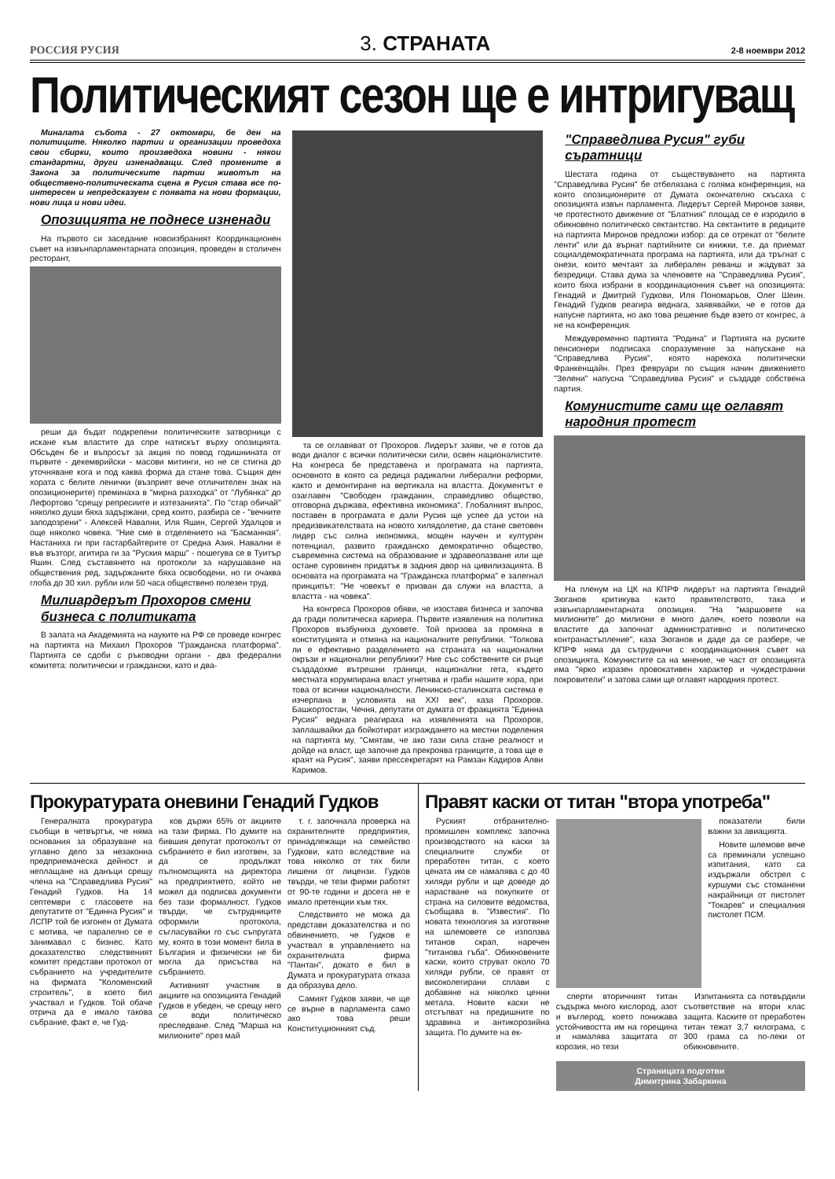РОССИЯ РУСИЯ 3. СТРАНАТА 2-8 ноември 2012
Политическият сезон ще е интригуващ
Миналата събота - 27 октомври, бе ден на политиците. Няколко партии и организации проведоха свои сбирки, които произведоха новини - някои стандартни, други изненадващи. След промените в Закона за политическите партии животът на обществено-политическата сцена в Русия става все по-интересен и непредсказуем с появата на нови формации, нови лица и нови идеи.
Опозицията не поднесе изненади
На първото си заседание новоизбраният Координационен съвет на извънпарламентарната опозиция, проведен в столичен ресторант,
реши да бъдат подкрепени политическите затворници с искане към властите да спре натискът върху опозицията. Обсъден бе и въпросът за акция по повод годишнината от първите - декемврийски - масови митинги, но не се стигна до уточняване кога и под каква форма да стане това. Същия ден хората с белите ленички (възприет вече отличителен знак на опозиционерите) преминаха в "мирна разходка" от "Лубянка" до Лефортово "срещу репресиите и изтезанията". По "стар обичай" няколко души бяха задържани, сред които, разбира се - "вечните заподозрени" - Алексей Навални, Иля Яшин, Сергей Удалцов и още няколко човека. "Ние сме в отделението на "Басманная". Настаниха ги при гастарбайтерите от Средна Азия. Навални е във възторг, агитира ги за "Руския марш" - пошегува се в Туитър Яшин. След съставянето на протоколи за нарушаване на обществения ред, задържаните бяха освободени, но ги очаква глоба до 30 хил. рубли или 50 часа обществено полезен труд.
Милиардерът Прохоров смени бизнеса с политиката
В залата на Академията на науките на РФ се проведе конгрес на партията на Михаил Прохоров "Гражданска платформа". Партията се сдоби с ръководни органи - два федерални комитета: политически и граждански, като и два-
та се оглавяват от Прохоров. Лидерът заяви, че е готов да води диалог с всички политически сили, освен националистите. На конгреса бе представена и програмата на партията, основното в която са редица радикални либерални реформи, както и демонтиране на вертикала на властта. Документът е озаглавен "Свободен гражданин, справедливо общество, отговорна държава, ефективна икономика". Глобалният въпрос, поставен в програмата е дали Русия ще успее да устои на предизвикателствата на новото хилядолетие, да стане световен лидер със силна икономика, мощен научен и културен потенциал, развито гражданско демократично общество, съвременна система на образование и здравеопазване или ще остане суровинен придатък в задния двор на цивилизацията. В основата на програмата на "Гражданска платформа" е залегнал принципът: "Не човекът е призван да служи на властта, а властта - на човека".
На конгреса Прохоров обяви, че изоставя бизнеса и започва да гради политическа кариера. Първите изявления на политика Прохоров възбуниха духовете. Той призова за промяна в конституцията и отмяна на националните републики. "Толкова ли е ефективно разделението на страната на национални окръзи и национални републики? Ние със собствените си ръце създадохме вътрешни граници, национални гета, където местната корумпирана власт угнетява и граби нашите хора, при това от всички националности. Ленинско-сталинската система е изчерпана в условията на XXI век", каза Прохоров. Башкортостан, Чечня, депутати от думата от фракцията "Единна Русия" веднага реагираха на изявленията на Прохоров, заплашвайки да бойкотират изграждането на местни поделения на партията му. "Смятам, че ако тази сила стане реалност и дойде на власт, ще започне да прекроява границите, а това ще е краят на Русия", заяви прессекретарят на Рамзан Кадиров Алви Каримов.
"Справедлива Русия" губи съратници
Шестата година от съществуването на партията "Справедлива Русия" бе отбелязана с голяма конференция, на която опозиционерите от Думата окончателно скъсаха с опозицията извън парламента. Лидерът Сергей Миронов заяви, че протестното движение от "Блатния" площад се е изродило в обикновено политическо сектантство. На сектантите в редиците на партията Миронов предложи избор: да се отрекат от "белите ленти" или да върнат партийните си книжки, т.е. да приемат социалдемократичната програма на партията, или да тръгнат с онези, които мечтаят за либерален реванш и жадуват за безредици. Става дума за членовете на "Справедлива Русия", които бяха избрани в координационния съвет на опозицията: Генадий и Дмитрий Гудкови, Иля Пономарьов, Олег Шеин. Генадий Гудков реагира веднага, заявявайки, че е готов да напусне партията, но ако това решение бъде взето от конгрес, а не на конференция.
Междувременно партията "Родина" и Партията на руските пенсионери подписаха споразумение за напускане на "Справедлива Русия", която нарекоха политически Франкенщайн. През февруари по същия начин движението "Зелени" напусна "Справедлива Русия" и създаде собствена партия.
Комунистите сами ще оглавят народния протест
На пленум на ЦК на КПРФ лидерът на партията Генадий Зюганов критикува както правителството, така и извънпарламентарната опозиция. "На "маршовете на милионите" до милиони е много далеч, което позволи на властите да започнат административно и политическо контранастъпление", каза Зюганов и даде да се разбере, че КПРФ няма да сътрудничи с координационния съвет на опозицията. Комунистите са на мнение, че част от опозицията има "ярко изразен провокативен характер и чуждестранни покровители" и затова сами ще оглавят народния протест.
Прокуратурата оневини Генадий Гудков
Генералната прокуратура съобщи в четвъртък, че няма основания за образуване на углавно дело за незаконна предприемаческа дейност и неплащане на данъци срещу члена на "Справедлива Русия" Генадий Гудков. На 14 септември с гласовете на депутатите от "Единна Русия" и ЛСПР той бе изгонен от Думата с мотива, че паралелно се е занимавал с бизнес. Като доказателство следственият комитет представи протокол от събранието на учредителите на фирмата "Коломенский строитель", в което бил участвал и Гудков. Той обаче отрича да е имало такова събрание, факт е, че Гуд-
ков държи 65% от акциите на тази фирма. По думите на бившия депутат протоколът от събранието е бил изготвен, за да се продължат пълномощията на директора на предприятието, който не можел да подписва документи без тази формалност. Гудков твърди, че сътрудниците оформили протокола, съгласувайки го със съпругата му, която в този момент била в България и физически не би могла да присъства на събранието.
Активният участник в акциите на опозицията Генадий Гудков е убеден, че срещу него се води политическо преследване. След "Марша на милионите" през май
т. г. започнала проверка на охранителните предприятия, принадлежащи на семейство Гудкови, като вследствие на това няколко от тях били лишени от лицензи. Гудков твърди, че тези фирми работят от 90-те години и досега не е имало претенции към тях.
Следствието не можа да представи доказателства и по обвинението, че Гудков е участвал в управлението на охранителната фирма "Пантан", докато е бил в Думата и прокуратурата отказа да образува дело.
Самият Гудков заяви, че ще се върне в парламента само ако това реши Конституционният съд.
Правят каски от титан "втора употреба"
Руският отбранително-промишлен комплекс започна производството на каски за специалните служби от преработен титан, с което цената им се намалява с до 40 хиляди рубли и ще доведе до нарастване на покупките от страна на силовите ведомства, съобщава в. "Известия". По новата технология за изготвяне на шлемовете се използва титанов скрап, наречен "титанова гъба". Обикновените каски, които струват около 70 хиляди рубли, се правят от високолегирани сплави с добавяне на няколко ценни метала. Новите каски не отстъпват на предишните по здравина и антикорозийна защита. По думите на ек-
показатели били важни за авиацията.
Новите шлемове вече са преминали успешно изпитания, като са издържали обстрел с куршуми със стоманени накрайници от пистолет "Токарев" и специалния пистолет ПСМ.
сперти вторичният титан съдържа много кислород, азот и въглерод, което понижава устойчивостта им на горещина и намалява защитата от корозия, но тези
Изпитанията са потвърдили съответствие на втори клас защита. Каските от преработен титан тежат 3,7 килограма, с 300 грама са по-леки от обикновените.
Страницата подготви
Димитрина Забаркина